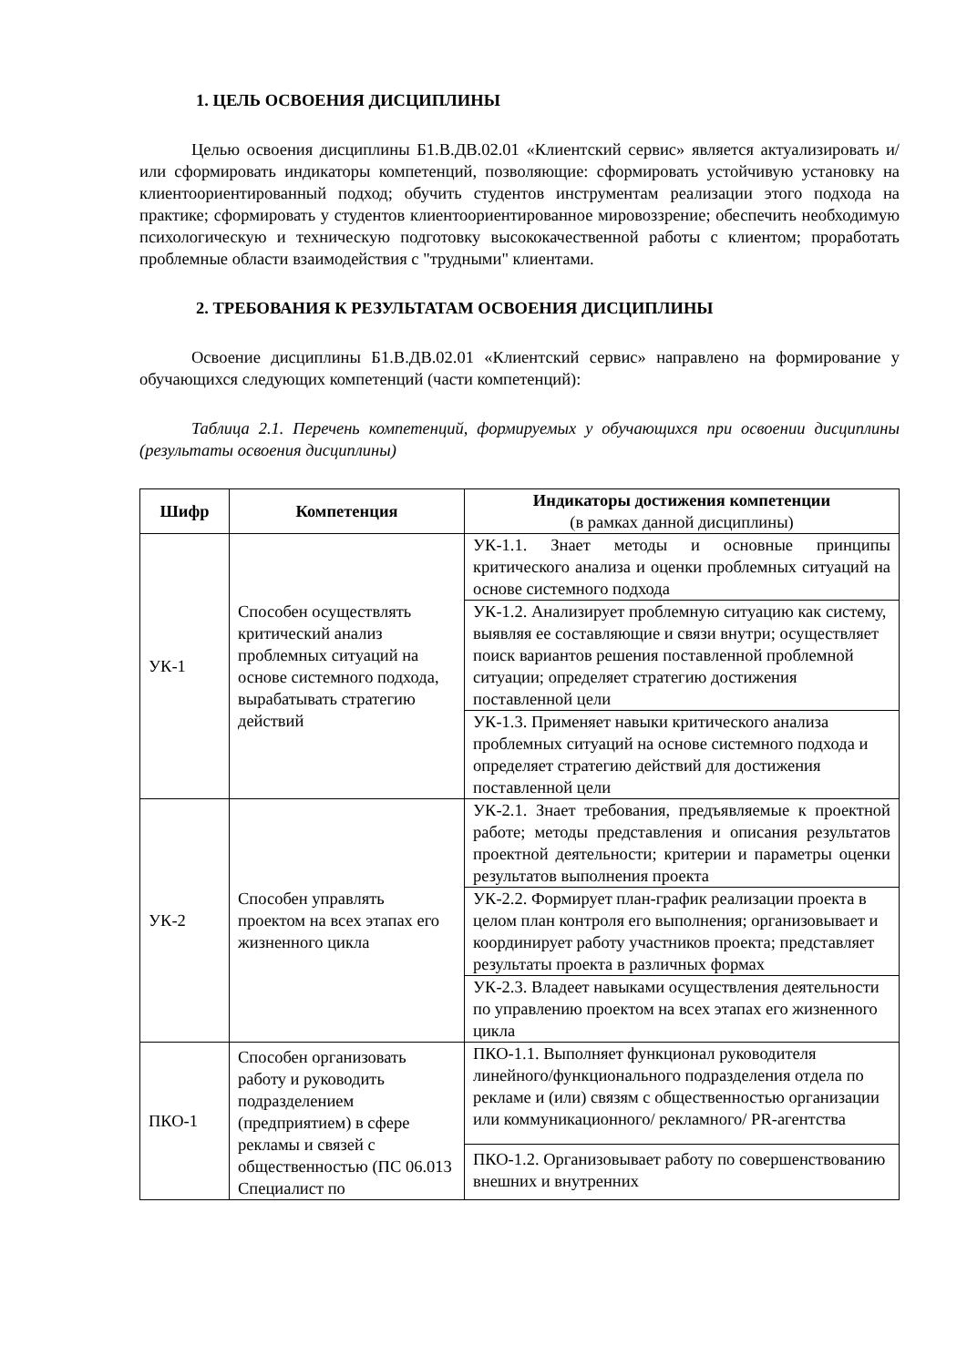1. ЦЕЛЬ ОСВОЕНИЯ ДИСЦИПЛИНЫ
Целью освоения дисциплины Б1.В.ДВ.02.01 «Клиентский сервис» является актуализировать и/или сформировать индикаторы компетенций, позволяющие: сформировать устойчивую установку на клиентоориентированный подход; обучить студентов инструментам реализации этого подхода на практике; сформировать у студентов клиентоориентированное мировоззрение; обеспечить необходимую психологическую и техническую подготовку высококачественной работы с клиентом; проработать проблемные области взаимодействия с "трудными" клиентами.
2. ТРЕБОВАНИЯ К РЕЗУЛЬТАТАМ ОСВОЕНИЯ ДИСЦИПЛИНЫ
Освоение дисциплины Б1.В.ДВ.02.01 «Клиентский сервис» направлено на формирование у обучающихся следующих компетенций (части компетенций):
Таблица 2.1. Перечень компетенций, формируемых у обучающихся при освоении дисциплины (результаты освоения дисциплины)
| Шифр | Компетенция | Индикаторы достижения компетенции (в рамках данной дисциплины) |
| --- | --- | --- |
| УК-1 | Способен осуществлять критический анализ проблемных ситуаций на основе системного подхода, вырабатывать стратегию действий | УК-1.1. Знает методы и основные принципы критического анализа и оценки проблемных ситуаций на основе системного подхода |
| | | УК-1.2. Анализирует проблемную ситуацию как систему, выявляя ее составляющие и связи внутри; осуществляет поиск вариантов решения поставленной проблемной ситуации; определяет стратегию достижения поставленной цели |
| | | УК-1.3. Применяет навыки критического анализа проблемных ситуаций на основе системного подхода и определяет стратегию действий для достижения поставленной цели |
| УК-2 | Способен управлять проектом на всех этапах его жизненного цикла | УК-2.1. Знает требования, предъявляемые к проектной работе; методы представления и описания результатов проектной деятельности; критерии и параметры оценки результатов выполнения проекта |
| | | УК-2.2. Формирует план-график реализации проекта в целом план контроля его выполнения; организовывает и координирует работу участников проекта; представляет результаты проекта в различных формах |
| | | УК-2.3. Владеет навыками осуществления деятельности по управлению проектом на всех этапах его жизненного цикла |
| ПКО-1 | Способен организовать работу и руководить подразделением (предприятием) в сфере рекламы и связей с общественностью (ПС 06.013 Специалист по | ПКО-1.1. Выполняет функционал руководителя линейного/функционального подразделения отдела по рекламе и (или) связям с общественностью организации или коммуникационного/ рекламного/ PR-агентства |
| | | ПКО-1.2. Организовывает работу по совершенствованию внешних и внутренних |